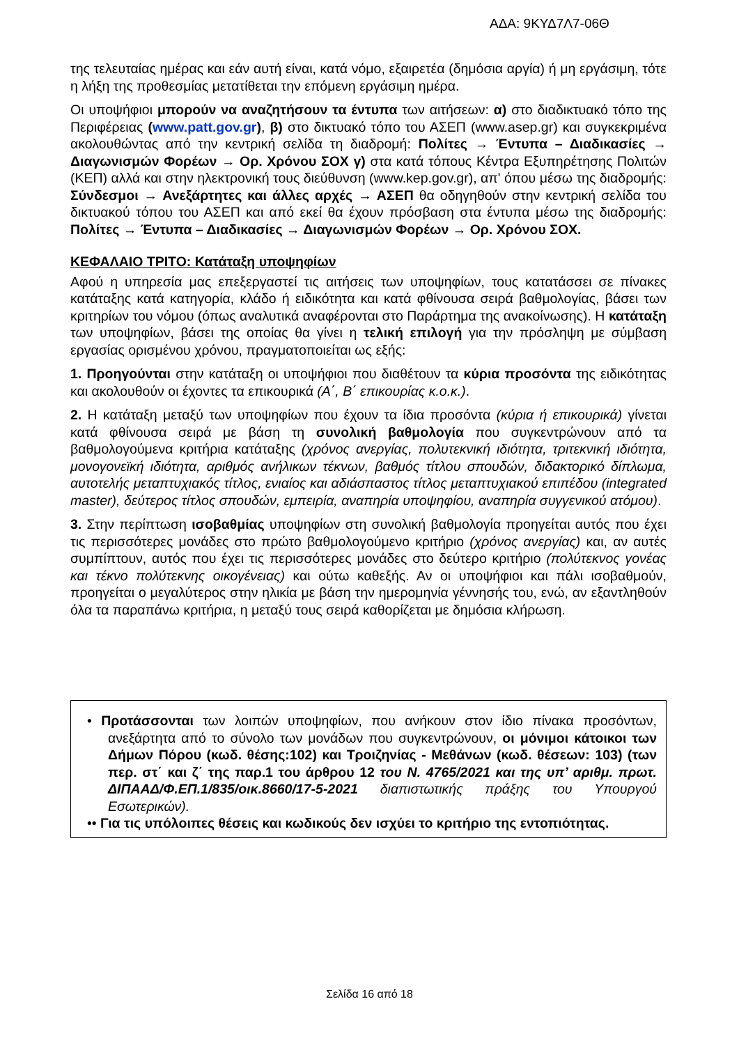ΑΔΑ: 9ΚΥΔ7Λ7-06Θ
της τελευταίας ημέρας και εάν αυτή είναι, κατά νόμο, εξαιρετέα (δημόσια αργία) ή μη εργάσιμη, τότε η λήξη της προθεσμίας μετατίθεται την επόμενη εργάσιμη ημέρα.
Οι υποψήφιοι μπορούν να αναζητήσουν τα έντυπα των αιτήσεων: α) στο διαδικτυακό τόπο της Περιφέρειας (www.patt.gov.gr), β) στο δικτυακό τόπο του ΑΣΕΠ (www.asep.gr) και συγκεκριμένα ακολουθώντας από την κεντρική σελίδα τη διαδρομή: Πολίτες → Έντυπα – Διαδικασίες → Διαγωνισμών Φορέων → Ορ. Χρόνου ΣΟΧ γ) στα κατά τόπους Κέντρα Εξυπηρέτησης Πολιτών (ΚΕΠ) αλλά και στην ηλεκτρονική τους διεύθυνση (www.kep.gov.gr), απ' όπου μέσω της διαδρομής: Σύνδεσμοι → Ανεξάρτητες και άλλες αρχές → ΑΣΕΠ θα οδηγηθούν στην κεντρική σελίδα του δικτυακού τόπου του ΑΣΕΠ και από εκεί θα έχουν πρόσβαση στα έντυπα μέσω της διαδρομής: Πολίτες → Έντυπα – Διαδικασίες → Διαγωνισμών Φορέων → Ορ. Χρόνου ΣΟΧ.
ΚΕΦΑΛΑΙΟ ΤΡΙΤΟ: Κατάταξη υποψηφίων
Αφού η υπηρεσία μας επεξεργαστεί τις αιτήσεις των υποψηφίων, τους κατατάσσει σε πίνακες κατάταξης κατά κατηγορία, κλάδο ή ειδικότητα και κατά φθίνουσα σειρά βαθμολογίας, βάσει των κριτηρίων του νόμου (όπως αναλυτικά αναφέρονται στο Παράρτημα της ανακοίνωσης). Η κατάταξη των υποψηφίων, βάσει της οποίας θα γίνει η τελική επιλογή για την πρόσληψη με σύμβαση εργασίας ορισμένου χρόνου, πραγματοποιείται ως εξής:
1. Προηγούνται στην κατάταξη οι υποψήφιοι που διαθέτουν τα κύρια προσόντα της ειδικότητας και ακολουθούν οι έχοντες τα επικουρικά (Α΄, Β΄ επικουρίας κ.ο.κ.).
2. Η κατάταξη μεταξύ των υποψηφίων που έχουν τα ίδια προσόντα (κύρια ή επικουρικά) γίνεται κατά φθίνουσα σειρά με βάση τη συνολική βαθμολογία που συγκεντρώνουν από τα βαθμολογούμενα κριτήρια κατάταξης (χρόνος ανεργίας, πολυτεκνική ιδιότητα, τριτεκνική ιδιότητα, μονογονεϊκή ιδιότητα, αριθμός ανήλικων τέκνων, βαθμός τίτλου σπουδών, διδακτορικό δίπλωμα, αυτοτελής μεταπτυχιακός τίτλος, ενιαίος και αδιάσπαστος τίτλος μεταπτυχιακού επιπέδου (integrated master), δεύτερος τίτλος σπουδών, εμπειρία, αναπηρία υποψηφίου, αναπηρία συγγενικού ατόμου).
3. Στην περίπτωση ισοβαθμίας υποψηφίων στη συνολική βαθμολογία προηγείται αυτός που έχει τις περισσότερες μονάδες στο πρώτο βαθμολογούμενο κριτήριο (χρόνος ανεργίας) και, αν αυτές συμπίπτουν, αυτός που έχει τις περισσότερες μονάδες στο δεύτερο κριτήριο (πολύτεκνος γονέας και τέκνο πολύτεκνης οικογένειας) και ούτω καθεξής. Αν οι υποψήφιοι και πάλι ισοβαθμούν, προηγείται ο μεγαλύτερος στην ηλικία με βάση την ημερομηνία γέννησής του, ενώ, αν εξαντληθούν όλα τα παραπάνω κριτήρια, η μεταξύ τους σειρά καθορίζεται με δημόσια κλήρωση.
• Προτάσσονται των λοιπών υποψηφίων, που ανήκουν στον ίδιο πίνακα προσόντων, ανεξάρτητα από το σύνολο των μονάδων που συγκεντρώνουν, οι μόνιμοι κάτοικοι των Δήμων Πόρου (κωδ. θέσης:102) και Τροιζηνίας - Μεθάνων (κωδ. θέσεων: 103) (των περ. στ΄ και ζ΄ της παρ.1 του άρθρου 12 του Ν. 4765/2021 και της υπ’ αριθμ. πρωτ. ΔΙΠΑΑΔ/Φ.ΕΠ.1/835/οικ.8660/17-5-2021 διαπιστωτικής πράξης του Υπουργού Εσωτερικών).
•• Για τις υπόλοιπες θέσεις και κωδικούς δεν ισχύει το κριτήριο της εντοπιότητας.
Σελίδα 16 από 18